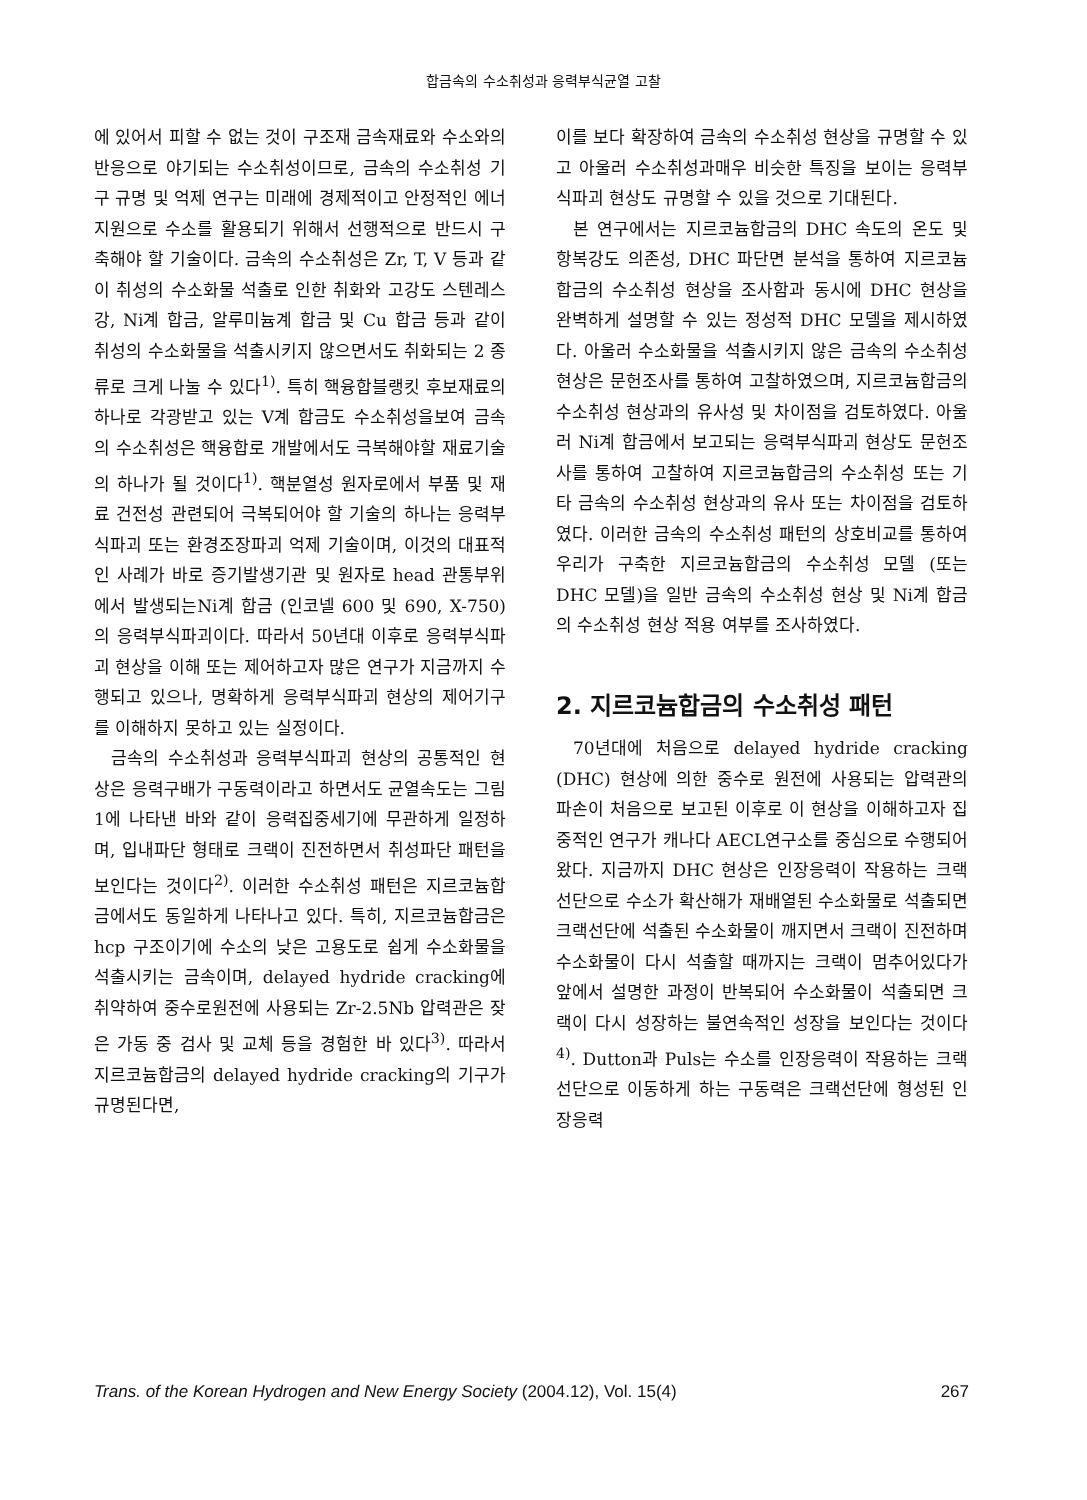합금속의 수소취성과 응력부식균열 고찰
에 있어서 피할 수 없는 것이 구조재 금속재료와 수소와의 반응으로 야기되는 수소취성이므로, 금속의 수소취성 기구 규명 및 억제 연구는 미래에 경제적이고 안정적인 에너지원으로 수소를 활용되기 위해서 선행적으로 반드시 구축해야 할 기술이다. 금속의 수소취성은 Zr, T, V 등과 같이 취성의 수소화물 석출로 인한 취화와 고강도 스텐레스강, Ni계 합금, 알루미늄계 합금 및 Cu 합금 등과 같이 취성의 수소화물을 석출시키지 않으면서도 취화되는 2 종류로 크게 나눌 수 있다<sup>1)</sup>. 특히 핵융합블랭킷 후보재료의 하나로 각광받고 있는 V계 합금도 수소취성을보여 금속의 수소취성은 핵융합로 개발에서도 극복해야할 재료기술의 하나가 될 것이다<sup>1)</sup>. 핵분열성 원자로에서 부품 및 재료 건전성 관련되어 극복되어야 할 기술의 하나는 응력부식파괴 또는 환경조장파괴 억제 기술이며, 이것의 대표적인 사례가 바로 증기발생기관 및 원자로 head 관통부위에서 발생되는Ni계 합금 (인코넬 600 및 690, X-750)의 응력부식파괴이다. 따라서 50년대 이후로 응력부식파괴 현상을 이해 또는 제어하고자 많은 연구가 지금까지 수행되고 있으나, 명확하게 응력부식파괴 현상의 제어기구를 이해하지 못하고 있는 실정이다.
금속의 수소취성과 응력부식파괴 현상의 공통적인 현상은 응력구배가 구동력이라고 하면서도 균열속도는 그림 1에 나타낸 바와 같이 응력집중세기에 무관하게 일정하며, 입내파단 형태로 크랙이 진전하면서 취성파단 패턴을 보인다는 것이다<sup>2)</sup>. 이러한 수소취성 패턴은 지르코늄합금에서도 동일하게 나타나고 있다. 특히, 지르코늄합금은 hcp 구조이기에 수소의 낮은 고용도로 쉽게 수소화물을 석출시키는 금속이며, delayed hydride cracking에 취약하여 중수로원전에 사용되는 Zr-2.5Nb 압력관은 잦은 가동 중 검사 및 교체 등을 경험한 바 있다<sup>3)</sup>. 따라서 지르코늄합금의 delayed hydride cracking의 기구가 규명된다면,
이를 보다 확장하여 금속의 수소취성 현상을 규명할 수 있고 아울러 수소취성과매우 비슷한 특징을 보이는 응력부식파괴 현상도 규명할 수 있을 것으로 기대된다.
본 연구에서는 지르코늄합금의 DHC 속도의 온도 및 항복강도 의존성, DHC 파단면 분석을 통하여 지르코늄합금의 수소취성 현상을 조사함과 동시에 DHC 현상을 완벽하게 설명할 수 있는 정성적 DHC 모델을 제시하였다. 아울러 수소화물을 석출시키지 않은 금속의 수소취성 현상은 문헌조사를 통하여 고찰하였으며, 지르코늄합금의 수소취성 현상과의 유사성 및 차이점을 검토하였다. 아울러 Ni계 합금에서 보고되는 응력부식파괴 현상도 문헌조사를 통하여 고찰하여 지르코늄합금의 수소취성 또는 기타 금속의 수소취성 현상과의 유사 또는 차이점을 검토하였다. 이러한 금속의 수소취성 패턴의 상호비교를 통하여우리가 구축한 지르코늄합금의 수소취성 모델 (또는 DHC 모델)을 일반 금속의 수소취성 현상 및 Ni계 합금의 수소취성 현상 적용 여부를 조사하였다.
2. 지르코늄합금의 수소취성 패턴
70년대에 처음으로 delayed hydride cracking (DHC) 현상에 의한 중수로 원전에 사용되는 압력관의 파손이 처음으로 보고된 이후로 이 현상을 이해하고자 집중적인 연구가 캐나다 AECL연구소를 중심으로 수행되어왔다. 지금까지 DHC 현상은 인장응력이 작용하는 크랙선단으로 수소가 확산해가 재배열된 수소화물로 석출되면 크랙선단에 석출된 수소화물이 깨지면서 크랙이 진전하며 수소화물이 다시 석출할 때까지는 크랙이 멈추어있다가 앞에서 설명한 과정이 반복되어 수소화물이 석출되면 크랙이 다시 성장하는 불연속적인 성장을 보인다는 것이다<sup>4)</sup>. Dutton과 Puls는 수소를 인장응력이 작용하는 크랙선단으로 이동하게 하는 구동력은 크랙선단에 형성된 인장응력
Trans. of the Korean Hydrogen and New Energy Society (2004.12), Vol. 15(4) 267